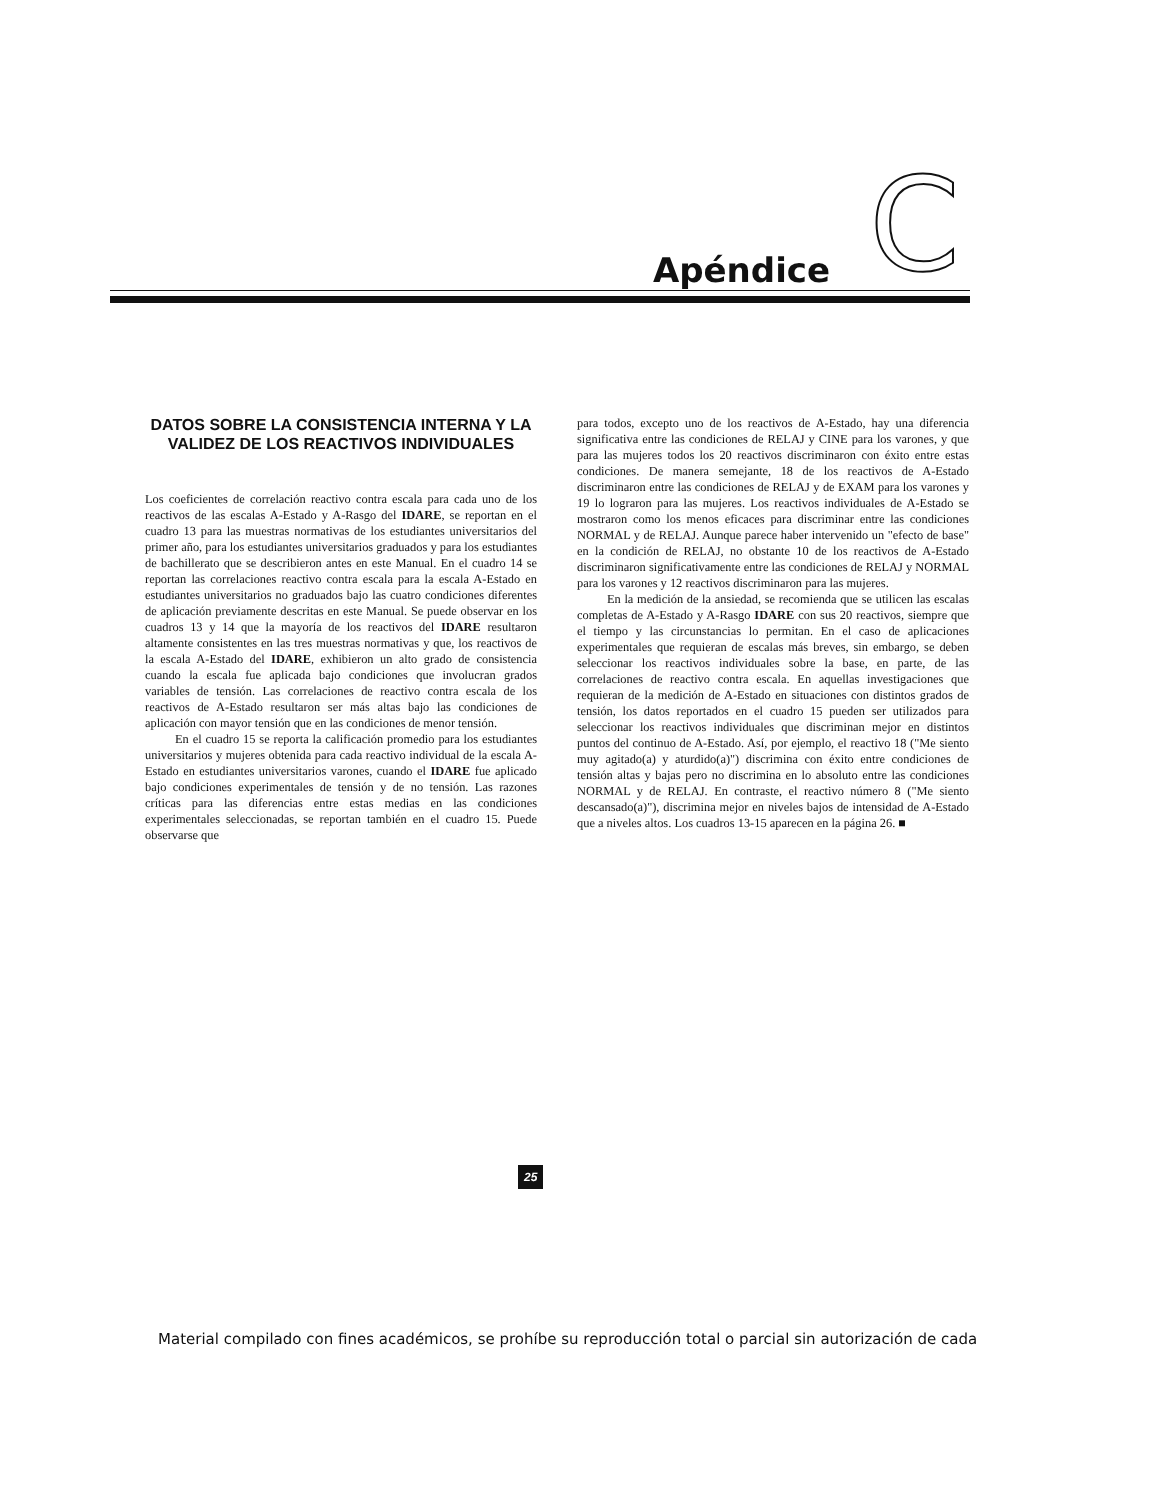Apéndice C
DATOS SOBRE LA CONSISTENCIA INTERNA Y LA VALIDEZ DE LOS REACTIVOS INDIVIDUALES
Los coeficientes de correlación reactivo contra escala para cada uno de los reactivos de las escalas A-Estado y A-Rasgo del IDARE, se reportan en el cuadro 13 para las muestras normativas de los estudiantes universitarios del primer año, para los estudiantes universitarios graduados y para los estudiantes de bachillerato que se describieron antes en este Manual. En el cuadro 14 se reportan las correlaciones reactivo contra escala para la escala A-Estado en estudiantes universitarios no graduados bajo las cuatro condiciones diferentes de aplicación previamente descritas en este Manual. Se puede observar en los cuadros 13 y 14 que la mayoría de los reactivos del IDARE resultaron altamente consistentes en las tres muestras normativas y que, los reactivos de la escala A-Estado del IDARE, exhibieron un alto grado de consistencia cuando la escala fue aplicada bajo condiciones que involucran grados variables de tensión. Las correlaciones de reactivo contra escala de los reactivos de A-Estado resultaron ser más altas bajo las condiciones de aplicación con mayor tensión que en las condiciones de menor tensión.
En el cuadro 15 se reporta la calificación promedio para los estudiantes universitarios y mujeres obtenida para cada reactivo individual de la escala A-Estado en estudiantes universitarios varones, cuando el IDARE fue aplicado bajo condiciones experimentales de tensión y de no tensión. Las razones críticas para las diferencias entre estas medias en las condiciones experimentales seleccionadas, se reportan también en el cuadro 15. Puede observarse que
para todos, excepto uno de los reactivos de A-Estado, hay una diferencia significativa entre las condiciones de RELAJ y CINE para los varones, y que para las mujeres todos los 20 reactivos discriminaron con éxito entre estas condiciones. De manera semejante, 18 de los reactivos de A-Estado discriminaron entre las condiciones de RELAJ y de EXAM para los varones y 19 lo lograron para las mujeres. Los reactivos individuales de A-Estado se mostraron como los menos eficaces para discriminar entre las condiciones NORMAL y de RELAJ. Aunque parece haber intervenido un "efecto de base" en la condición de RELAJ, no obstante 10 de los reactivos de A-Estado discriminaron significativamente entre las condiciones de RELAJ y NORMAL para los varones y 12 reactivos discriminaron para las mujeres.
En la medición de la ansiedad, se recomienda que se utilicen las escalas completas de A-Estado y A-Rasgo IDARE con sus 20 reactivos, siempre que el tiempo y las circunstancias lo permitan. En el caso de aplicaciones experimentales que requieran de escalas más breves, sin embargo, se deben seleccionar los reactivos individuales sobre la base, en parte, de las correlaciones de reactivo contra escala. En aquellas investigaciones que requieran de la medición de A-Estado en situaciones con distintos grados de tensión, los datos reportados en el cuadro 15 pueden ser utilizados para seleccionar los reactivos individuales que discriminan mejor en distintos puntos del continuo de A-Estado. Así, por ejemplo, el reactivo 18 ("Me siento muy agitado(a) y aturdido(a)") discrimina con éxito entre condiciones de tensión altas y bajas pero no discrimina en lo absoluto entre las condiciones NORMAL y de RELAJ. En contraste, el reactivo número 8 ("Me siento descansado(a)"), discrimina mejor en niveles bajos de intensidad de A-Estado que a niveles altos. Los cuadros 13-15 aparecen en la página 26. ■
25
Material compilado con fines académicos, se prohíbe su reproducción total o parcial sin autorización de cada